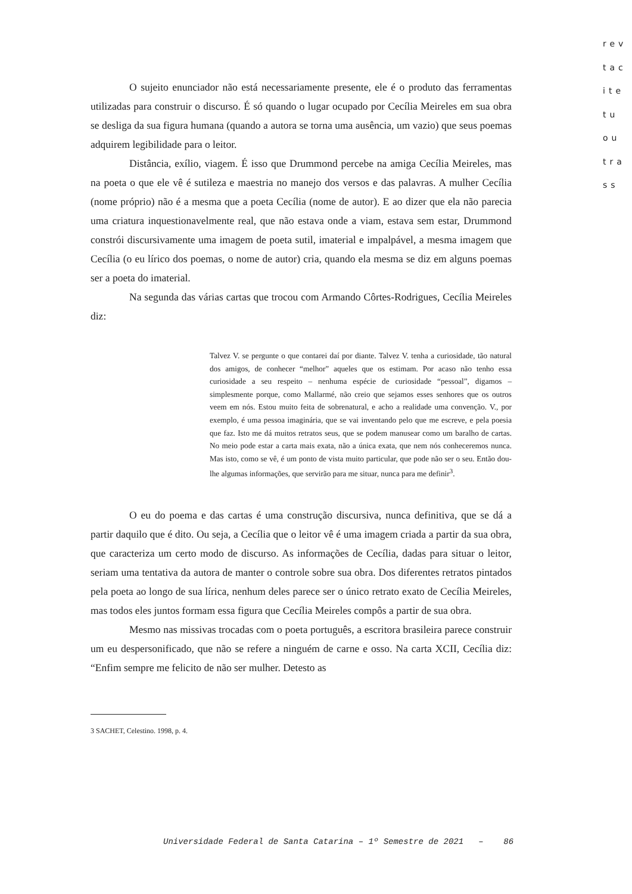rev
tac
ite
tu
ou
tra
ss
O sujeito enunciador não está necessariamente presente, ele é o produto das ferramentas utilizadas para construir o discurso. É só quando o lugar ocupado por Cecília Meireles em sua obra se desliga da sua figura humana (quando a autora se torna uma ausência, um vazio) que seus poemas adquirem legibilidade para o leitor.
Distância, exílio, viagem. É isso que Drummond percebe na amiga Cecília Meireles, mas na poeta o que ele vê é sutileza e maestria no manejo dos versos e das palavras. A mulher Cecília (nome próprio) não é a mesma que a poeta Cecília (nome de autor). E ao dizer que ela não parecia uma criatura inquestionavelmente real, que não estava onde a viam, estava sem estar, Drummond constrói discursivamente uma imagem de poeta sutil, imaterial e impalpável, a mesma imagem que Cecília (o eu lírico dos poemas, o nome de autor) cria, quando ela mesma se diz em alguns poemas ser a poeta do imaterial.
Na segunda das várias cartas que trocou com Armando Côrtes-Rodrigues, Cecília Meireles diz:
Talvez V. se pergunte o que contarei daí por diante. Talvez V. tenha a curiosidade, tão natural dos amigos, de conhecer “melhor” aqueles que os estimam. Por acaso não tenho essa curiosidade a seu respeito – nenhuma espécie de curiosidade “pessoal”, digamos – simplesmente porque, como Mallarmé, não creio que sejamos esses senhores que os outros veem em nós. Estou muito feita de sobrenatural, e acho a realidade uma convenção. V., por exemplo, é uma pessoa imaginária, que se vai inventando pelo que me escreve, e pela poesia que faz. Isto me dá muitos retratos seus, que se podem manusear como um baralho de cartas. No meio pode estar a carta mais exata, não a única exata, que nem nós conheceremos nunca. Mas isto, como se vê, é um ponto de vista muito particular, que pode não ser o seu. Então dou-lhe algumas informações, que servirão para me situar, nunca para me definir<sup>3</sup>.
O eu do poema e das cartas é uma construção discursiva, nunca definitiva, que se dá a partir daquilo que é dito. Ou seja, a Cecília que o leitor vê é uma imagem criada a partir da sua obra, que caracteriza um certo modo de discurso. As informações de Cecília, dadas para situar o leitor, seriam uma tentativa da autora de manter o controle sobre sua obra. Dos diferentes retratos pintados pela poeta ao longo de sua lírica, nenhum deles parece ser o único retrato exato de Cecília Meireles, mas todos eles juntos formam essa figura que Cecília Meireles compôs a partir de sua obra.
Mesmo nas missivas trocadas com o poeta português, a escritora brasileira parece construir um eu despersonificado, que não se refere a ninguém de carne e osso. Na carta XCII, Cecília diz: “Enfim sempre me felicito de não ser mulher. Detesto as
3 SACHET, Celestino. 1998, p. 4.
Universidade Federal de Santa Catarina – 1º Semestre de 2021 – 86